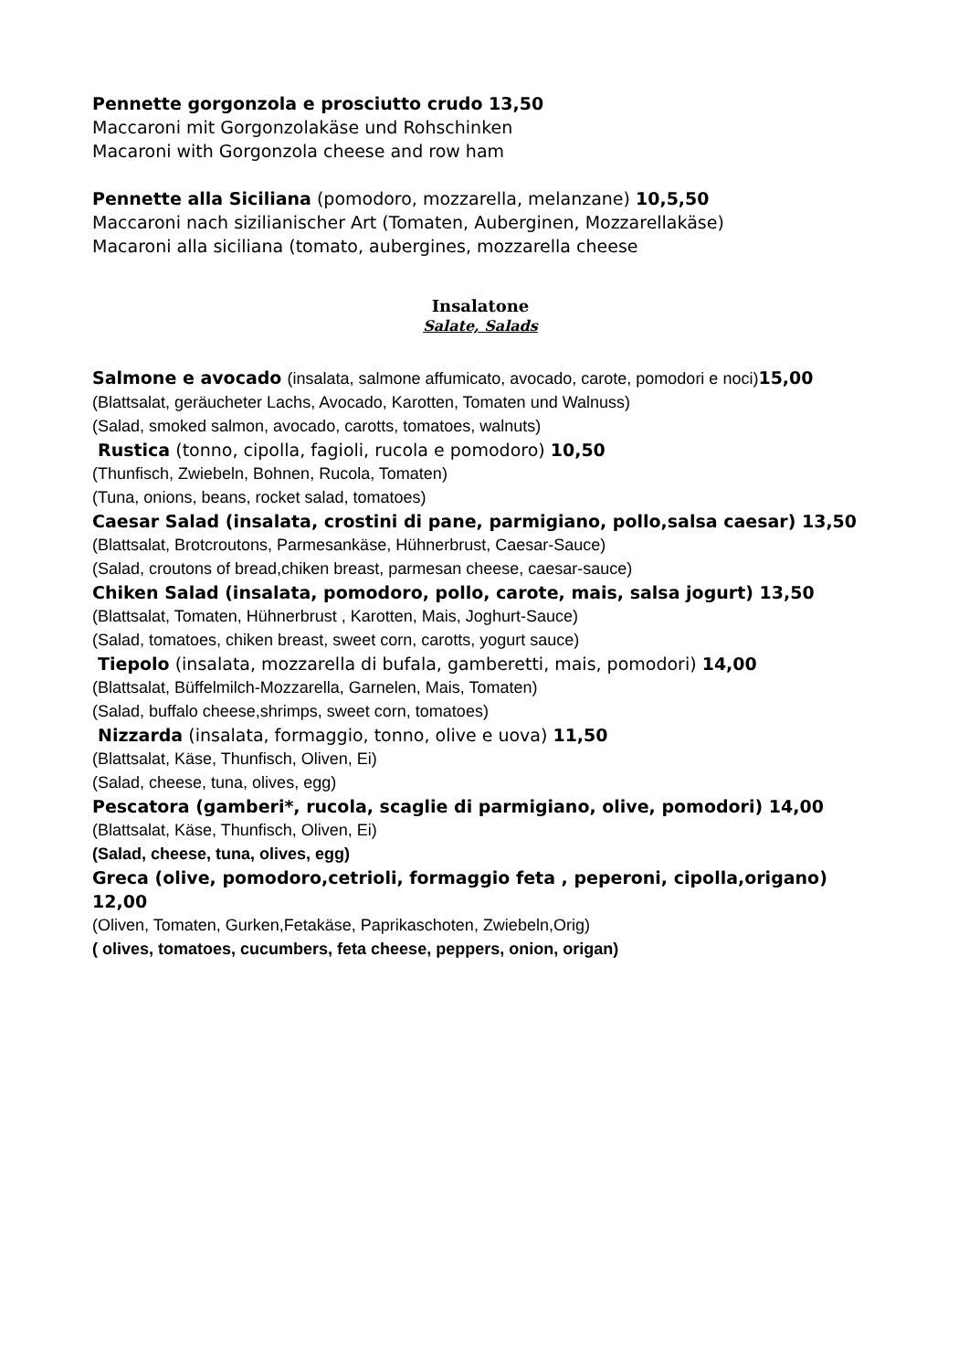Pennette gorgonzola e prosciutto crudo 13,50
Maccaroni mit Gorgonzolakäse und Rohschinken
Macaroni with Gorgonzola cheese and row ham
Pennette alla Siciliana (pomodoro, mozzarella, melanzane) 10,5,50
Maccaroni nach sizilianischer Art (Tomaten, Auberginen, Mozzarellakäse)
Macaroni alla siciliana (tomato, aubergines, mozzarella cheese
Insalatone
Salate, Salads
Salmone e avocado (insalata, salmone affumicato, avocado, carote, pomodori e noci) 15,00
(Blattsalat, geräucheter Lachs, Avocado, Karotten, Tomaten und Walnuss)
(Salad, smoked salmon, avocado, carotts, tomatoes, walnuts)
Rustica (tonno, cipolla, fagioli, rucola e pomodoro) 10,50
(Thunfisch, Zwiebeln, Bohnen, Rucola, Tomaten)
(Tuna, onions, beans, rocket salad, tomatoes)
Caesar Salad (insalata, crostini di pane, parmigiano, pollo,salsa caesar) 13,50
(Blattsalat, Brotcroutons, Parmesankäse, Hühnerbrust, Caesar-Sauce)
(Salad, croutons of bread,chiken breast, parmesan cheese, caesar-sauce)
Chiken Salad (insalata, pomodoro, pollo, carote, mais, salsa jogurt) 13,50
(Blattsalat, Tomaten, Hühnerbrust , Karotten, Mais, Joghurt-Sauce)
(Salad, tomatoes, chiken breast, sweet corn, carotts, yogurt sauce)
Tiepolo (insalata, mozzarella di bufala, gamberetti, mais, pomodori) 14,00
(Blattsalat, Büffelmilch-Mozzarella, Garnelen, Mais, Tomaten)
(Salad, buffalo cheese,shrimps, sweet corn, tomatoes)
Nizzarda (insalata, formaggio, tonno, olive e uova) 11,50
(Blattsalat, Käse, Thunfisch, Oliven, Ei)
(Salad, cheese, tuna, olives, egg)
Pescatora (gamberi*, rucola, scaglie di parmigiano, olive, pomodori) 14,00
(Blattsalat, Käse, Thunfisch, Oliven, Ei)
(Salad, cheese, tuna, olives, egg)
Greca (olive, pomodoro,cetrioli, formaggio feta , peperoni, cipolla,origano) 12,00
(Oliven, Tomaten, Gurken,Fetakäse, Paprikaschoten, Zwiebeln,Orig)
( olives, tomatoes, cucumbers, feta cheese, peppers, onion, origan)